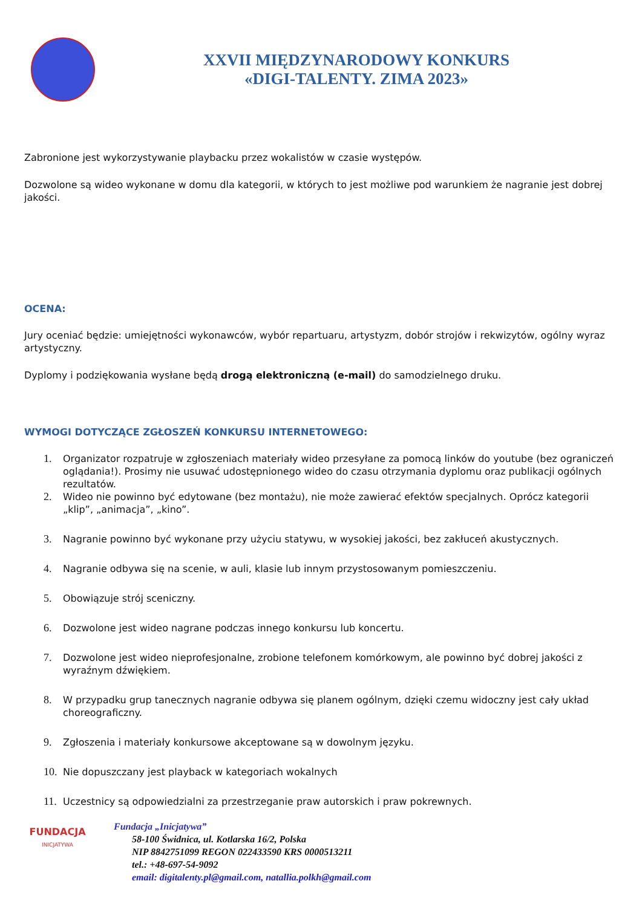XXVII MIĘDZYNARODOWY KONKURS
«DIGI-TALENTY. ZIMA 2023»
Zabronione jest wykorzystywanie playbacku przez wokalistów w czasie występów.
Dozwolone są wideo wykonane w domu dla kategorii, w których to jest możliwe pod warunkiem że nagranie jest dobrej jakości.
OCENA:
Jury oceniać będzie: umiejętności wykonawców, wybór repartuaru, artystyzm, dobór strojów i rekwizytów, ogólny wyraz artystyczny.
Dyplomy i podziękowania wysłane będą drogą elektroniczną (e-mail) do samodzielnego druku.
WYMOGI DOTYCZĄCE ZGŁOSZEŃ KONKURSU INTERNETOWEGO:
1. Organizator rozpatruje w zgłoszeniach materiały wideo przesyłane za pomocą linków do youtube (bez ograniczeń oglądania!). Prosimy nie usuwać udostępnionego wideo do czasu otrzymania dyplomu oraz publikacji ogólnych rezultatów.
2. Wideo nie powinno być edytowane (bez montażu), nie może zawierać efektów specjalnych. Oprócz kategorii „klip”, „animacja”, „kino”.
3. Nagranie powinno być wykonane przy użyciu statywu, w wysokiej jakości, bez zakłuceń akustycznych.
4. Nagranie odbywa się na scenie, w auli, klasie lub innym przystosowanym pomieszczeniu.
5. Obowiązuje strój sceniczny.
6. Dozwolone jest wideo nagrane podczas innego konkursu lub koncertu.
7. Dozwolone jest wideo nieprofesjonalne, zrobione telefonem komórkowym, ale powinno być dobrej jakości z wyraźnym dźwiękiem.
8. W przypadku grup tanecznych nagranie odbywa się planem ogólnym, dzięki czemu widoczny jest cały układ choreograficzny.
9. Zgłoszenia i materiały konkursowe akceptowane są w dowolnym języku.
10. Nie dopuszczany jest playback w kategoriach wokalnych
11. Uczestnicy są odpowiedzialni za przestrzeganie praw autorskich i praw pokrewnych.
FUNDACJA
INICJATYWA
Fundacja „Inicjatywa”
58-100 Świdnica, ul. Kotlarska 16/2, Polska
NIP 8842751099 REGON 022433590 KRS 0000513211
tel.: +48-697-54-9092
email: digitalenty.pl@gmail.com, natallia.polkh@gmail.com